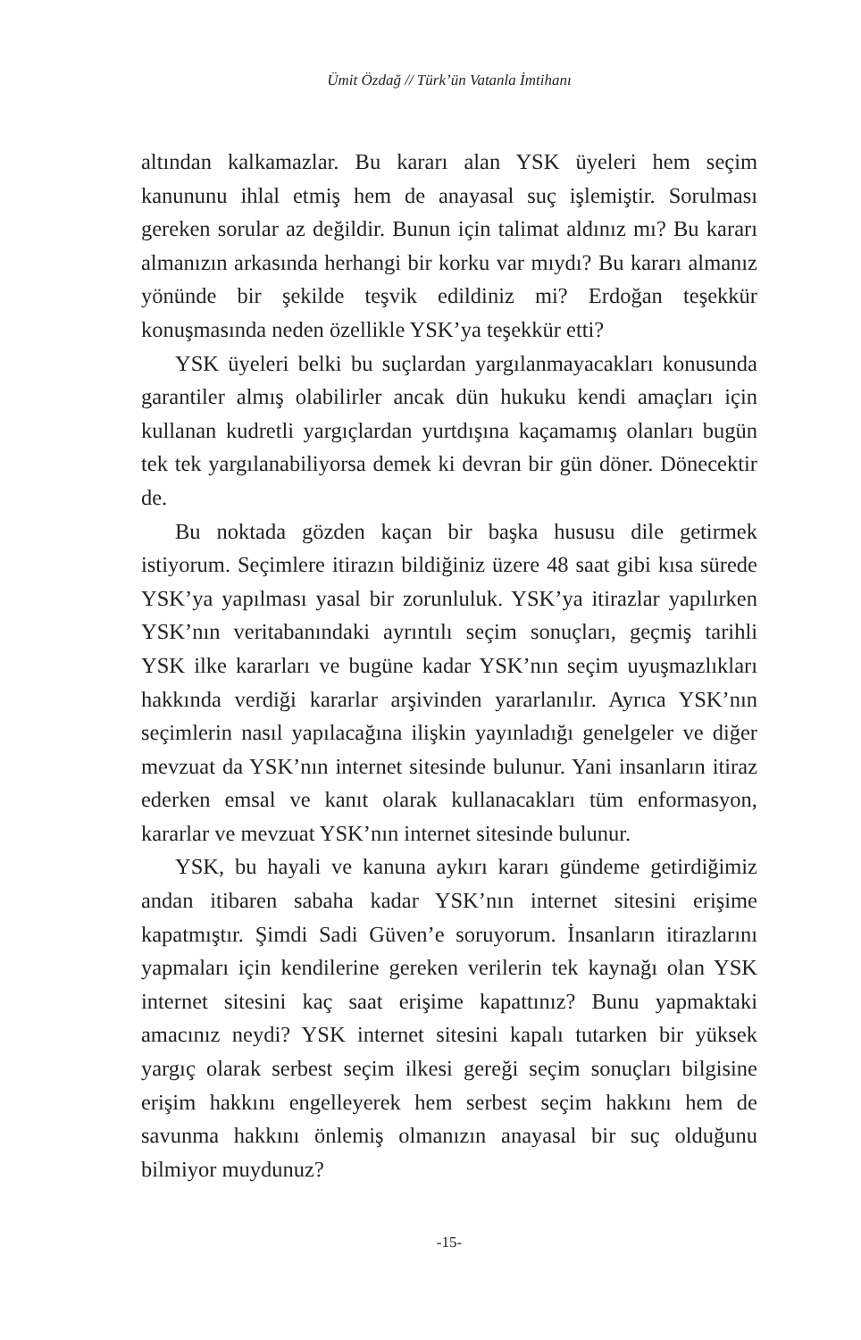Ümit Özdağ // Türk’ün Vatanla İmtihanı
altından kalkamazlar. Bu kararı alan YSK üyeleri hem seçim kanununu ihlal etmiş hem de anayasal suç işlemiştir. Sorulması gereken sorular az değildir. Bunun için talimat aldınız mı? Bu kararı almanızın arkasında herhangi bir korku var mıydı? Bu kararı almanız yönünde bir şekilde teşvik edildiniz mi? Erdoğan teşekkür konuşmasında neden özellikle YSK’ya teşekkür etti?
YSK üyeleri belki bu suçlardan yargılanmayacakları konusunda garantiler almış olabilirler ancak dün hukuku kendi amaçları için kullanan kudretli yargıçlardan yurtdışına kaçamamış olanları bugün tek tek yargılanabiliyorsa demek ki devran bir gün döner. Dönecektir de.
Bu noktada gözden kaçan bir başka hususu dile getirmek istiyorum. Seçimlere itirazın bildiğiniz üzere 48 saat gibi kısa sürede YSK’ya yapılması yasal bir zorunluluk. YSK’ya itirazlar yapılırken YSK’nın veritabanındaki ayrıntılı seçim sonuçları, geçmiş tarihli YSK ilke kararları ve bugüne kadar YSK’nın seçim uyuşmazlıkları hakkında verdiği kararlar arşivinden yararlanılır. Ayrıca YSK’nın seçimlerin nasıl yapılacağına ilişkin yayınladığı genelgeler ve diğer mevzuat da YSK’nın internet sitesinde bulunur. Yani insanların itiraz ederken emsal ve kanıt olarak kullanacakları tüm enformasyon, kararlar ve mevzuat YSK’nın internet sitesinde bulunur.
YSK, bu hayali ve kanuna aykırı kararı gündeme getirdiğimiz andan itibaren sabaha kadar YSK’nın internet sitesini erişime kapatmıştır. Şimdi Sadi Güven’e soruyorum. İnsanların itirazlarını yapmaları için kendilerine gereken verilerin tek kaynağı olan YSK internet sitesini kaç saat erişime kapattınız? Bunu yapmaktaki amacınız neydi? YSK internet sitesini kapalı tutarken bir yüksek yargıç olarak serbest seçim ilkesi gereği seçim sonuçları bilgisine erişim hakkını engelleyerek hem serbest seçim hakkını hem de savunma hakkını önlemiş olmanızın anayasal bir suç olduğunu bilmiyor muydunuz?
-15-